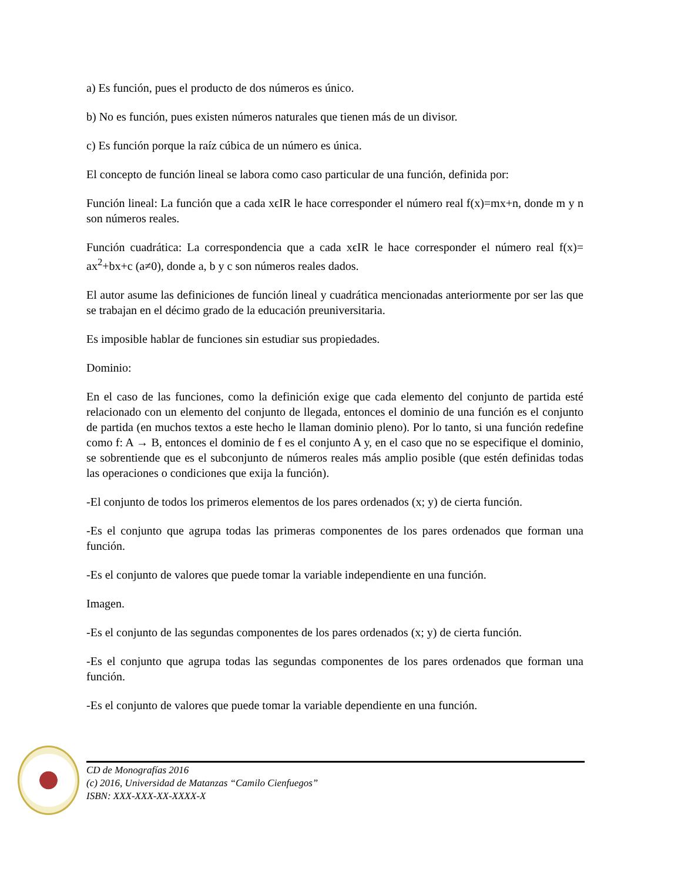a) Es función, pues el producto de dos números es único.
b) No es función, pues existen números naturales que tienen más de un divisor.
c) Es función porque la raíz cúbica de un número es única.
El concepto de función lineal se labora como caso particular de una función, definida por:
Función lineal: La función que a cada xϵIR le hace corresponder el número real f(x)=mx+n, donde m y n son números reales.
Función cuadrática: La correspondencia que a cada xϵIR le hace corresponder el número real f(x)= ax<sup>2</sup>+bx+c (a≠0), donde a, b y c son números reales dados.
El autor asume las definiciones de función lineal y cuadrática mencionadas anteriormente por ser las que se trabajan en el décimo grado de la educación preuniversitaria.
Es imposible hablar de funciones sin estudiar sus propiedades.
Dominio:
En el caso de las funciones, como la definición exige que cada elemento del conjunto de partida esté relacionado con un elemento del conjunto de llegada, entonces el dominio de una función es el conjunto de partida (en muchos textos a este hecho le llaman dominio pleno). Por lo tanto, si una función redefine como f: A → B, entonces el dominio de f es el conjunto A y, en el caso que no se especifique el dominio, se sobrentiende que es el subconjunto de números reales más amplio posible (que estén definidas todas las operaciones o condiciones que exija la función).
-El conjunto de todos los primeros elementos de los pares ordenados (x; y) de cierta función.
-Es el conjunto que agrupa todas las primeras componentes de los pares ordenados que forman una función.
-Es el conjunto de valores que puede tomar la variable independiente en una función.
Imagen.
-Es el conjunto de las segundas componentes de los pares ordenados (x; y) de cierta función.
-Es el conjunto que agrupa todas las segundas componentes de los pares ordenados que forman una función.
-Es el conjunto de valores que puede tomar la variable dependiente en una función.
CD de Monografías 2016
(c) 2016, Universidad de Matanzas “Camilo Cienfuegos”
ISBN: XXX-XXX-XX-XXXX-X